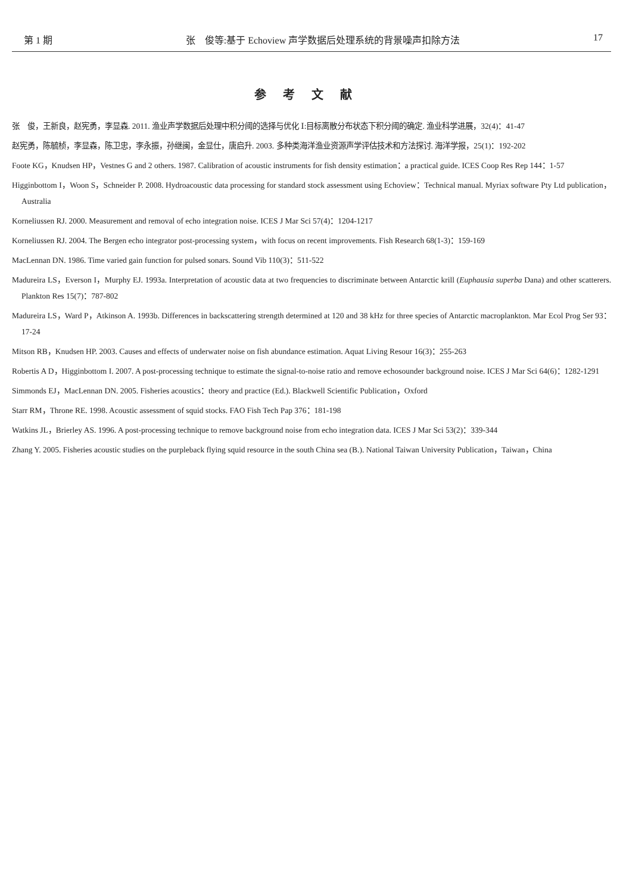第 1 期 张　俊等:基于 Echoview 声学数据后处理系统的背景噪声扣除方法 17
参考文献
张　俊，王新良，赵宪勇，李显森. 2011. 渔业声学数据后处理中积分阈的选择与优化 Ⅰ:目标离散分布状态下积分阈的确定. 渔业科学进展，32(4)：41-47
赵宪勇，陈毓桢，李显森，陈卫忠，李永振，孙继闽，金显仕，唐启升. 2003. 多种类海洋渔业资源声学评估技术和方法探讨. 海洋学报，25(1)：192-202
Foote KG，Knudsen HP，Vestnes G and 2 others. 1987. Calibration of acoustic instruments for fish density estimation：a practical guide. ICES Coop Res Rep 144：1-57
Higginbottom I，Woon S，Schneider P. 2008. Hydroacoustic data processing for standard stock assessment using Echoview：Technical manual. Myriax software Pty Ltd publication，Australia
Korneliussen RJ. 2000. Measurement and removal of echo integration noise. ICES J Mar Sci 57(4)：1204-1217
Korneliussen RJ. 2004. The Bergen echo integrator post-processing system，with focus on recent improvements. Fish Research 68(1-3)：159-169
MacLennan DN. 1986. Time varied gain function for pulsed sonars. Sound Vib 110(3)：511-522
Madureira LS，Everson I，Murphy EJ. 1993a. Interpretation of acoustic data at two frequencies to discriminate between Antarctic krill (Euphausia superba Dana) and other scatterers. Plankton Res 15(7)：787-802
Madureira LS，Ward P，Atkinson A. 1993b. Differences in backscattering strength determined at 120 and 38 kHz for three species of Antarctic macroplankton. Mar Ecol Prog Ser 93：17-24
Mitson RB，Knudsen HP. 2003. Causes and effects of underwater noise on fish abundance estimation. Aquat Living Resour 16(3)：255-263
Robertis A D，Higginbottom I. 2007. A post-processing technique to estimate the signal-to-noise ratio and remove echosounder background noise. ICES J Mar Sci 64(6)：1282-1291
Simmonds EJ，MacLennan DN. 2005. Fisheries acoustics：theory and practice (Ed.). Blackwell Scientific Publication，Oxford
Starr RM，Throne RE. 1998. Acoustic assessment of squid stocks. FAO Fish Tech Pap 376：181-198
Watkins JL，Brierley AS. 1996. A post-processing technique to remove background noise from echo integration data. ICES J Mar Sci 53(2)：339-344
Zhang Y. 2005. Fisheries acoustic studies on the purpleback flying squid resource in the south China sea (B.). National Taiwan University Publication，Taiwan，China